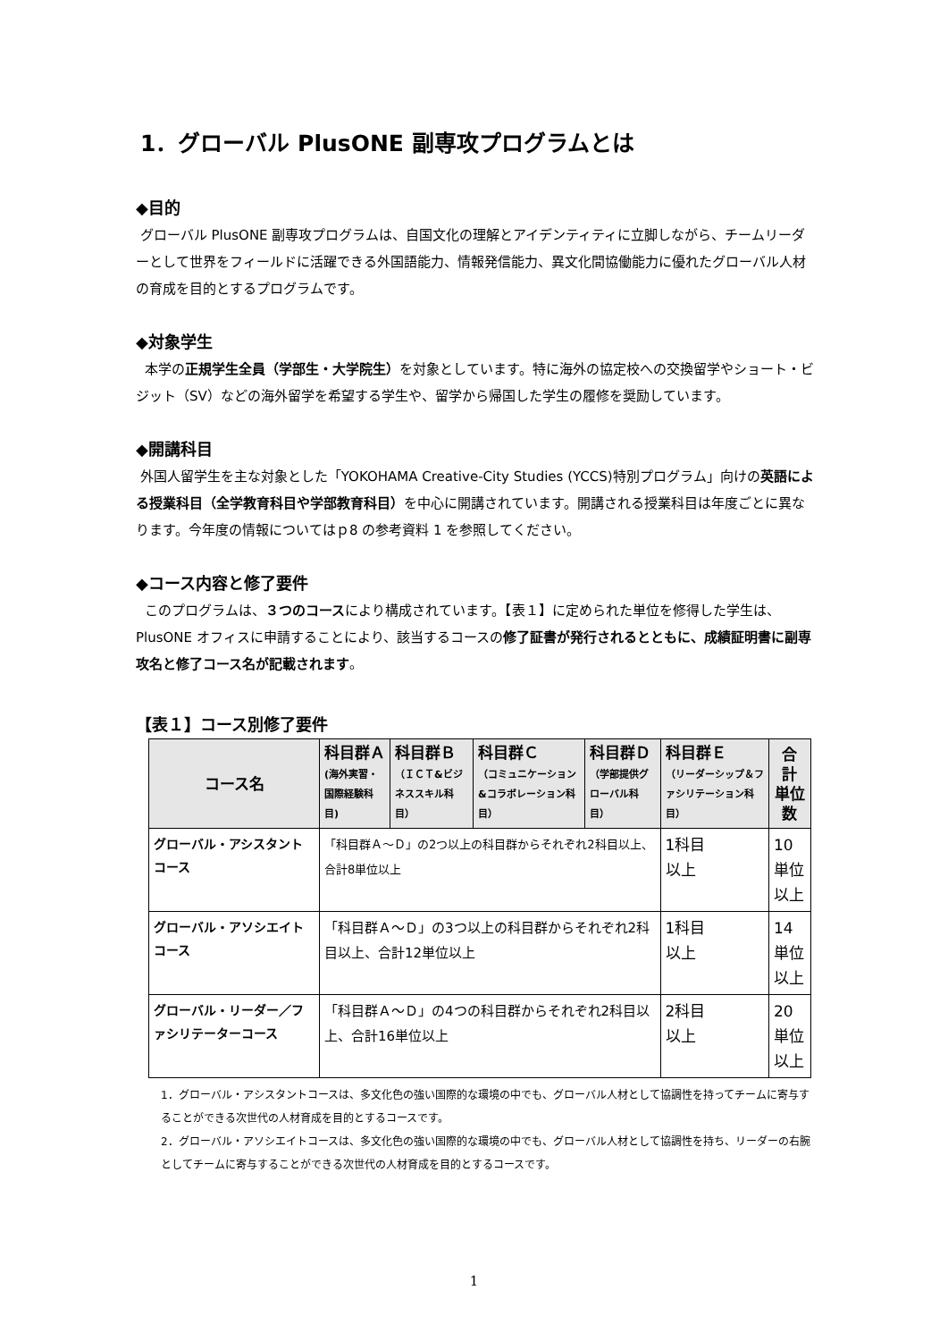1．グローバル PlusONE 副専攻プログラムとは
◆目的
グローバル PlusONE 副専攻プログラムは、自国文化の理解とアイデンティティに立脚しながら、チームリーダーとして世界をフィールドに活躍できる外国語能力、情報発信能力、異文化間協働能力に優れたグローバル人材の育成を目的とするプログラムです。
◆対象学生
本学の正規学生全員（学部生・大学院生）を対象としています。特に海外の協定校への交換留学やショート・ビジット（SV）などの海外留学を希望する学生や、留学から帰国した学生の履修を奨励しています。
◆開講科目
外国人留学生を主な対象とした「YOKOHAMA Creative-City Studies (YCCS)特別プログラム」向けの英語による授業科目（全学教育科目や学部教育科目）を中心に開講されています。開講される授業科目は年度ごとに異なります。今年度の情報についてはｐ8 の参考資料 1 を参照してください。
◆コース内容と修了要件
このプログラムは、３つのコースにより構成されています。【表１】に定められた単位を修得した学生は、PlusONE オフィスに申請することにより、該当するコースの修了証書が発行されるとともに、成績証明書に副専攻名と修了コース名が記載されます。
【表１】コース別修了要件
| コース名 | 科目群Ａ (海外実習・国際経験科目) | 科目群Ｂ （ＩＣＴ&ビジネススキル科目） | 科目群Ｃ （コミュニケーション&コラボレーション科目） | 科目群Ｄ （学部提供グローバル科目） | 科目群Ｅ （リーダーシップ＆ファシリテーション科目） | 合 計 単位数 |
| --- | --- | --- | --- | --- | --- | --- |
| グローバル・アシスタントコース | 「科目群Ａ～Ｄ」の2つ以上の科目群からそれぞれ2科目以上、合計8単位以上 | | | | 1科目 以上 | 10単位 以上 |
| グローバル・アソシエイトコース | 「科目群Ａ～Ｄ」の3つ以上の科目群からそれぞれ2科目以上、合計12単位以上 | | | | 1科目 以上 | 14単位 以上 |
| グローバル・リーダー／ファシリテーターコース | 「科目群Ａ～Ｄ」の4つの科目群からそれぞれ2科目以上、合計16単位以上 | | | | 2科目 以上 | 20単位 以上 |
1．グローバル・アシスタントコースは、多文化色の強い国際的な環境の中でも、グローバル人材として協調性を持ってチームに寄与することができる次世代の人材育成を目的とするコースです。
2．グローバル・アソシエイトコースは、多文化色の強い国際的な環境の中でも、グローバル人材として協調性を持ち、リーダーの右腕としてチームに寄与することができる次世代の人材育成を目的とするコースです。
1